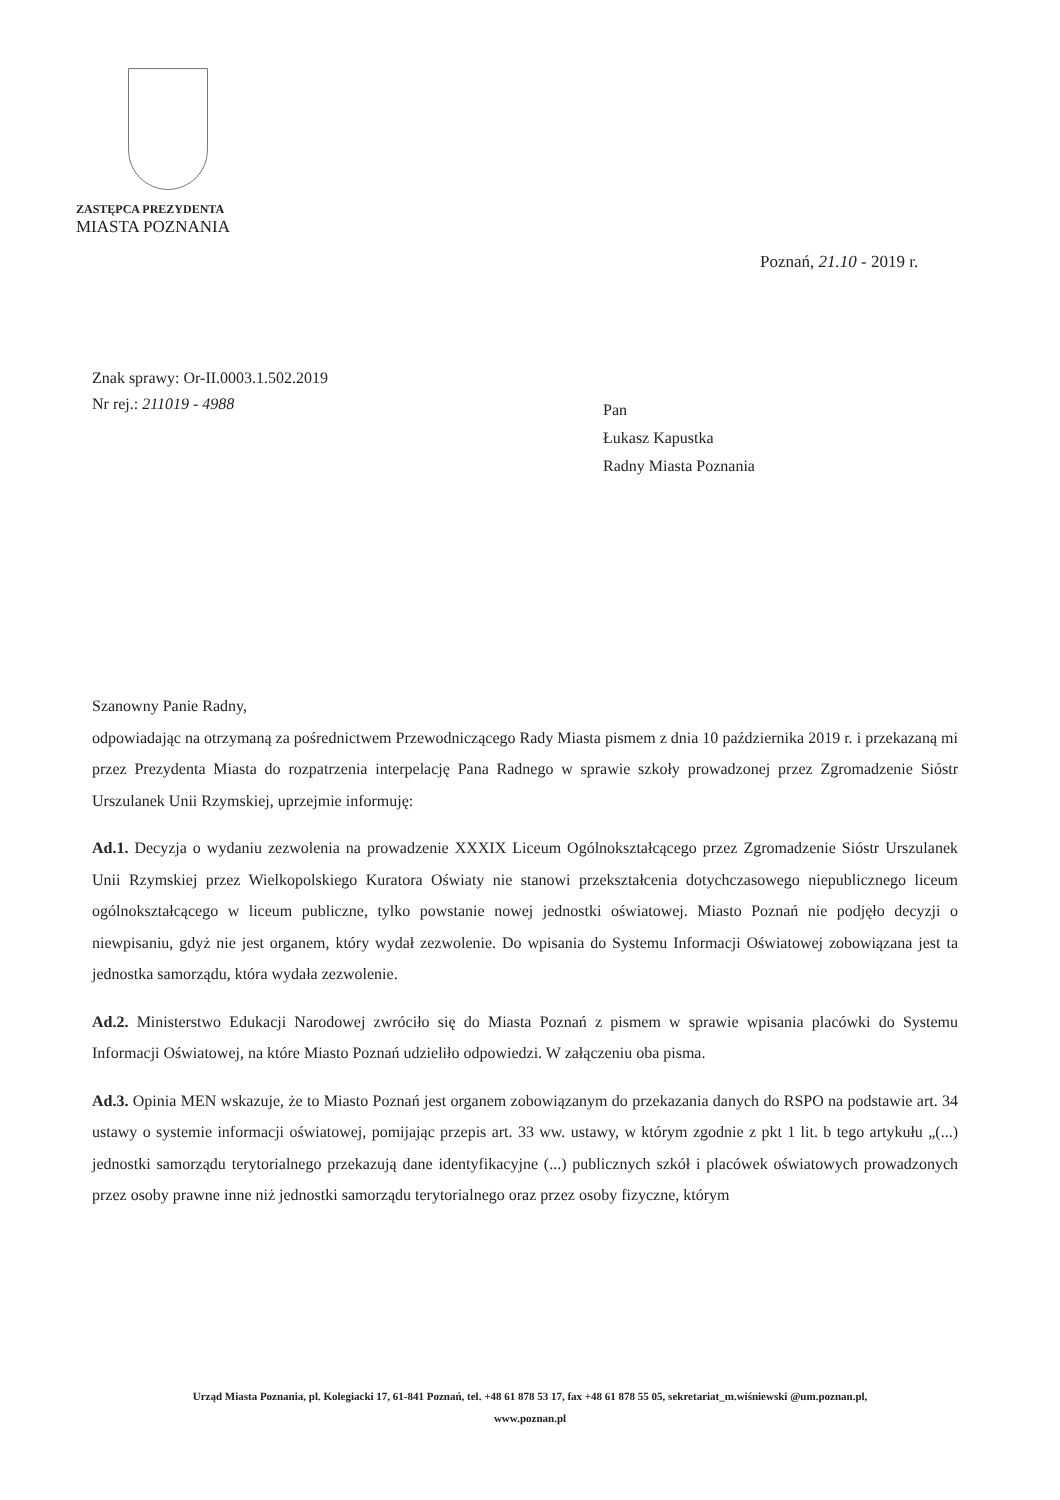ZASTĘPCA PREZYDENTA
MIASTA POZNANIA
Poznań, 21.10 - 2019 r.
Znak sprawy: Or-II.0003.1.502.2019
Nr rej.: 211019 - 4988
Pan
Łukasz Kapustka
Radny Miasta Poznania
Szanowny Panie Radny,
odpowiadając na otrzymaną za pośrednictwem Przewodniczącego Rady Miasta pismem z dnia 10 października 2019 r. i przekazaną mi przez Prezydenta Miasta do rozpatrzenia interpelację Pana Radnego w sprawie szkoły prowadzonej przez Zgromadzenie Sióstr Urszulanek Unii Rzymskiej, uprzejmie informuję:
Ad.1. Decyzja o wydaniu zezwolenia na prowadzenie XXXIX Liceum Ogólnokształcącego przez Zgromadzenie Sióstr Urszulanek Unii Rzymskiej przez Wielkopolskiego Kuratora Oświaty nie stanowi przekształcenia dotychczasowego niepublicznego liceum ogólnokształcącego w liceum publiczne, tylko powstanie nowej jednostki oświatowej. Miasto Poznań nie podjęło decyzji o niewpisaniu, gdyż nie jest organem, który wydał zezwolenie. Do wpisania do Systemu Informacji Oświatowej zobowiązana jest ta jednostka samorządu, która wydała zezwolenie.
Ad.2. Ministerstwo Edukacji Narodowej zwróciło się do Miasta Poznań z pismem w sprawie wpisania placówki do Systemu Informacji Oświatowej, na które Miasto Poznań udzieliło odpowiedzi. W załączeniu oba pisma.
Ad.3. Opinia MEN wskazuje, że to Miasto Poznań jest organem zobowiązanym do przekazania danych do RSPO na podstawie art. 34 ustawy o systemie informacji oświatowej, pomijając przepis art. 33 ww. ustawy, w którym zgodnie z pkt 1 lit. b tego artykułu „(...) jednostki samorządu terytorialnego przekazują dane identyfikacyjne (...) publicznych szkół i placówek oświatowych prowadzonych przez osoby prawne inne niż jednostki samorządu terytorialnego oraz przez osoby fizyczne, którym
Urząd Miasta Poznania, pl. Kolegiacki 17, 61-841 Poznań, tel. +48 61 878 53 17, fax +48 61 878 55 05, sekretariat_m.wiśniewski @um.poznan.pl,
www.poznan.pl